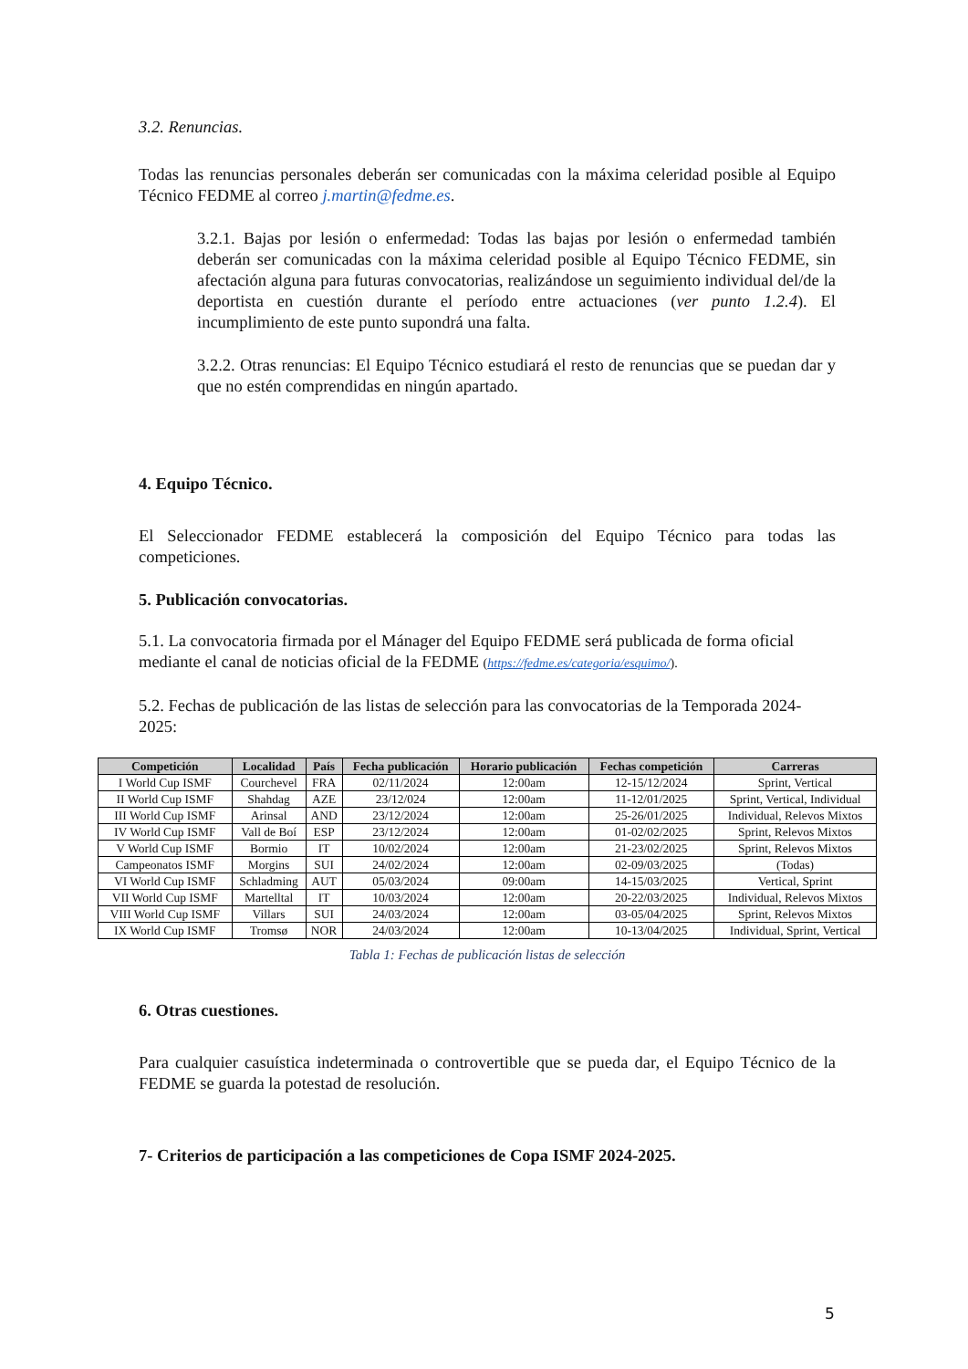3.2. Renuncias.
Todas las renuncias personales deberán ser comunicadas con la máxima celeridad posible al Equipo Técnico FEDME al correo j.martin@fedme.es.
3.2.1. Bajas por lesión o enfermedad: Todas las bajas por lesión o enfermedad también deberán ser comunicadas con la máxima celeridad posible al Equipo Técnico FEDME, sin afectación alguna para futuras convocatorias, realizándose un seguimiento individual del/de la deportista en cuestión durante el período entre actuaciones (ver punto 1.2.4). El incumplimiento de este punto supondrá una falta.
3.2.2. Otras renuncias: El Equipo Técnico estudiará el resto de renuncias que se puedan dar y que no estén comprendidas en ningún apartado.
4. Equipo Técnico.
El Seleccionador FEDME establecerá la composición del Equipo Técnico para todas las competiciones.
5. Publicación convocatorias.
5.1. La convocatoria firmada por el Mánager del Equipo FEDME será publicada de forma oficial mediante el canal de noticias oficial de la FEDME (https://fedme.es/categoria/esquimo/).
5.2. Fechas de publicación de las listas de selección para las convocatorias de la Temporada 2024-2025:
| Competición | Localidad | País | Fecha publicación | Horario publicación | Fechas competición | Carreras |
| --- | --- | --- | --- | --- | --- | --- |
| I World Cup ISMF | Courchevel | FRA | 02/11/2024 | 12:00am | 12-15/12/2024 | Sprint, Vertical |
| II World Cup ISMF | Shahdag | AZE | 23/12/024 | 12:00am | 11-12/01/2025 | Sprint, Vertical, Individual |
| III World Cup ISMF | Arinsal | AND | 23/12/2024 | 12:00am | 25-26/01/2025 | Individual, Relevos Mixtos |
| IV World Cup ISMF | Vall de Boí | ESP | 23/12/2024 | 12:00am | 01-02/02/2025 | Sprint, Relevos Mixtos |
| V World Cup ISMF | Bormio | IT | 10/02/2024 | 12:00am | 21-23/02/2025 | Sprint, Relevos Mixtos |
| Campeonatos ISMF | Morgins | SUI | 24/02/2024 | 12:00am | 02-09/03/2025 | (Todas) |
| VI World Cup ISMF | Schladming | AUT | 05/03/2024 | 09:00am | 14-15/03/2025 | Vertical, Sprint |
| VII World Cup ISMF | Martelltal | IT | 10/03/2024 | 12:00am | 20-22/03/2025 | Individual, Relevos Mixtos |
| VIII World Cup ISMF | Villars | SUI | 24/03/2024 | 12:00am | 03-05/04/2025 | Sprint, Relevos Mixtos |
| IX World Cup ISMF | Tromsø | NOR | 24/03/2024 | 12:00am | 10-13/04/2025 | Individual, Sprint, Vertical |
Tabla 1: Fechas de publicación listas de selección
6. Otras cuestiones.
Para cualquier casuística indeterminada o controvertible que se pueda dar, el Equipo Técnico de la FEDME se guarda la potestad de resolución.
7- Criterios de participación a las competiciones de Copa ISMF 2024-2025.
5